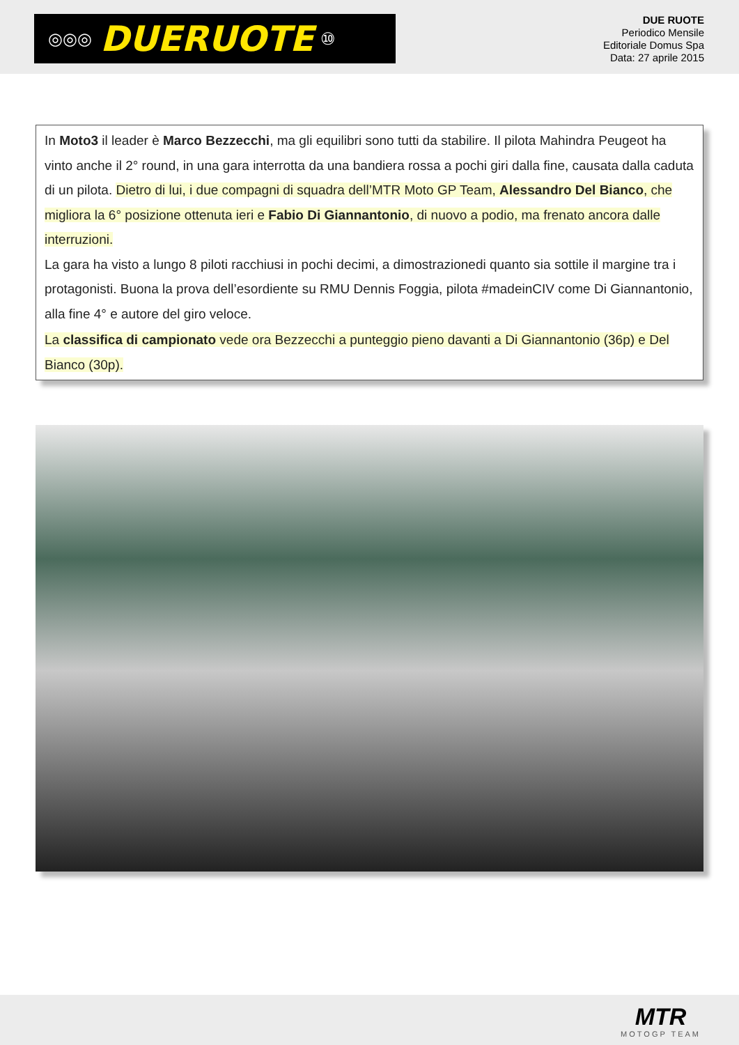◎◎◎ DUERUOTE ⑩
DUE RUOTE
Periodico Mensile
Editoriale Domus Spa
Data: 27 aprile 2015
In Moto3 il leader è Marco Bezzecchi, ma gli equilibri sono tutti da stabilire. Il pilota Mahindra Peugeot ha vinto anche il 2° round, in una gara interrotta da una bandiera rossa a pochi giri dalla fine, causata dalla caduta di un pilota. Dietro di lui, i due compagni di squadra dell’MTR Moto GP Team, Alessandro Del Bianco, che migliora la 6° posizione ottenuta ieri e Fabio Di Giannantonio, di nuovo a podio, ma frenato ancora dalle interruzioni.
La gara ha visto a lungo 8 piloti racchiusi in pochi decimi, a dimostrazionedi quanto sia sottile il margine tra i protagonisti. Buona la prova dell’esordiente su RMU Dennis Foggia, pilota #madeinCIV come Di Giannantonio, alla fine 4° e autore del giro veloce.
La classifica di campionato vede ora Bezzecchi a punteggio pieno davanti a Di Giannantonio (36p) e Del Bianco (30p).
MTR
MOTOGP TEAM